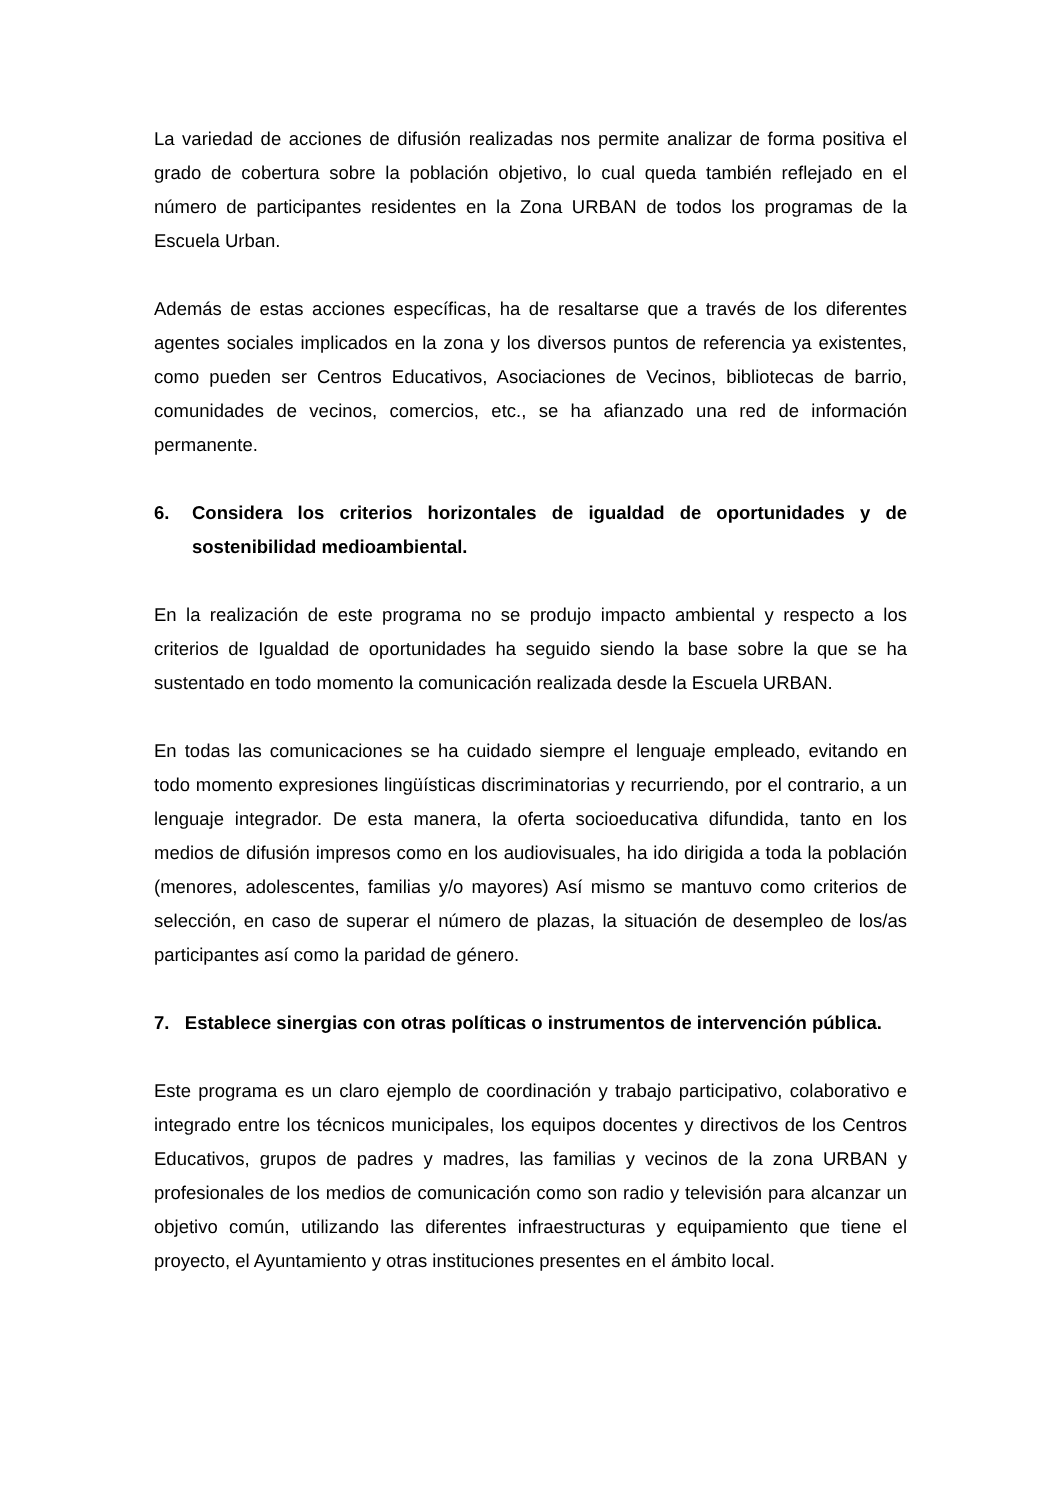La variedad de acciones de difusión realizadas nos permite analizar de forma positiva el grado de cobertura sobre la población objetivo, lo cual queda también reflejado en el número de participantes residentes en la Zona URBAN de todos los programas de la Escuela Urban.
Además de estas acciones específicas, ha de resaltarse que a través de los diferentes agentes sociales implicados en la zona y los diversos puntos de referencia ya existentes, como pueden ser Centros Educativos, Asociaciones de Vecinos, bibliotecas de barrio, comunidades de vecinos, comercios, etc., se ha afianzado una red de información permanente.
6. Considera los criterios horizontales de igualdad de oportunidades y de sostenibilidad medioambiental.
En la realización de este programa no se produjo impacto ambiental y respecto a los criterios de Igualdad de oportunidades ha seguido siendo la base sobre la que se ha sustentado en todo momento la comunicación realizada desde la Escuela URBAN.
En todas las comunicaciones se ha cuidado siempre el lenguaje empleado, evitando en todo momento expresiones lingüísticas discriminatorias y recurriendo, por el contrario, a un lenguaje integrador. De esta manera, la oferta socioeducativa difundida, tanto en los medios de difusión impresos como en los audiovisuales, ha ido dirigida a toda la población (menores, adolescentes, familias y/o mayores) Así mismo se mantuvo como criterios de selección, en caso de superar el número de plazas, la situación de desempleo de los/as participantes así como la paridad de género.
7. Establece sinergias con otras políticas o instrumentos de intervención pública.
Este programa es un claro ejemplo de coordinación y trabajo participativo, colaborativo e integrado entre los técnicos municipales, los equipos docentes y directivos de los Centros Educativos, grupos de padres y madres, las familias y vecinos de la zona URBAN y profesionales de los medios de comunicación como son radio y televisión para alcanzar un objetivo común, utilizando las diferentes infraestructuras y equipamiento que tiene el proyecto, el Ayuntamiento y otras instituciones presentes en el ámbito local.